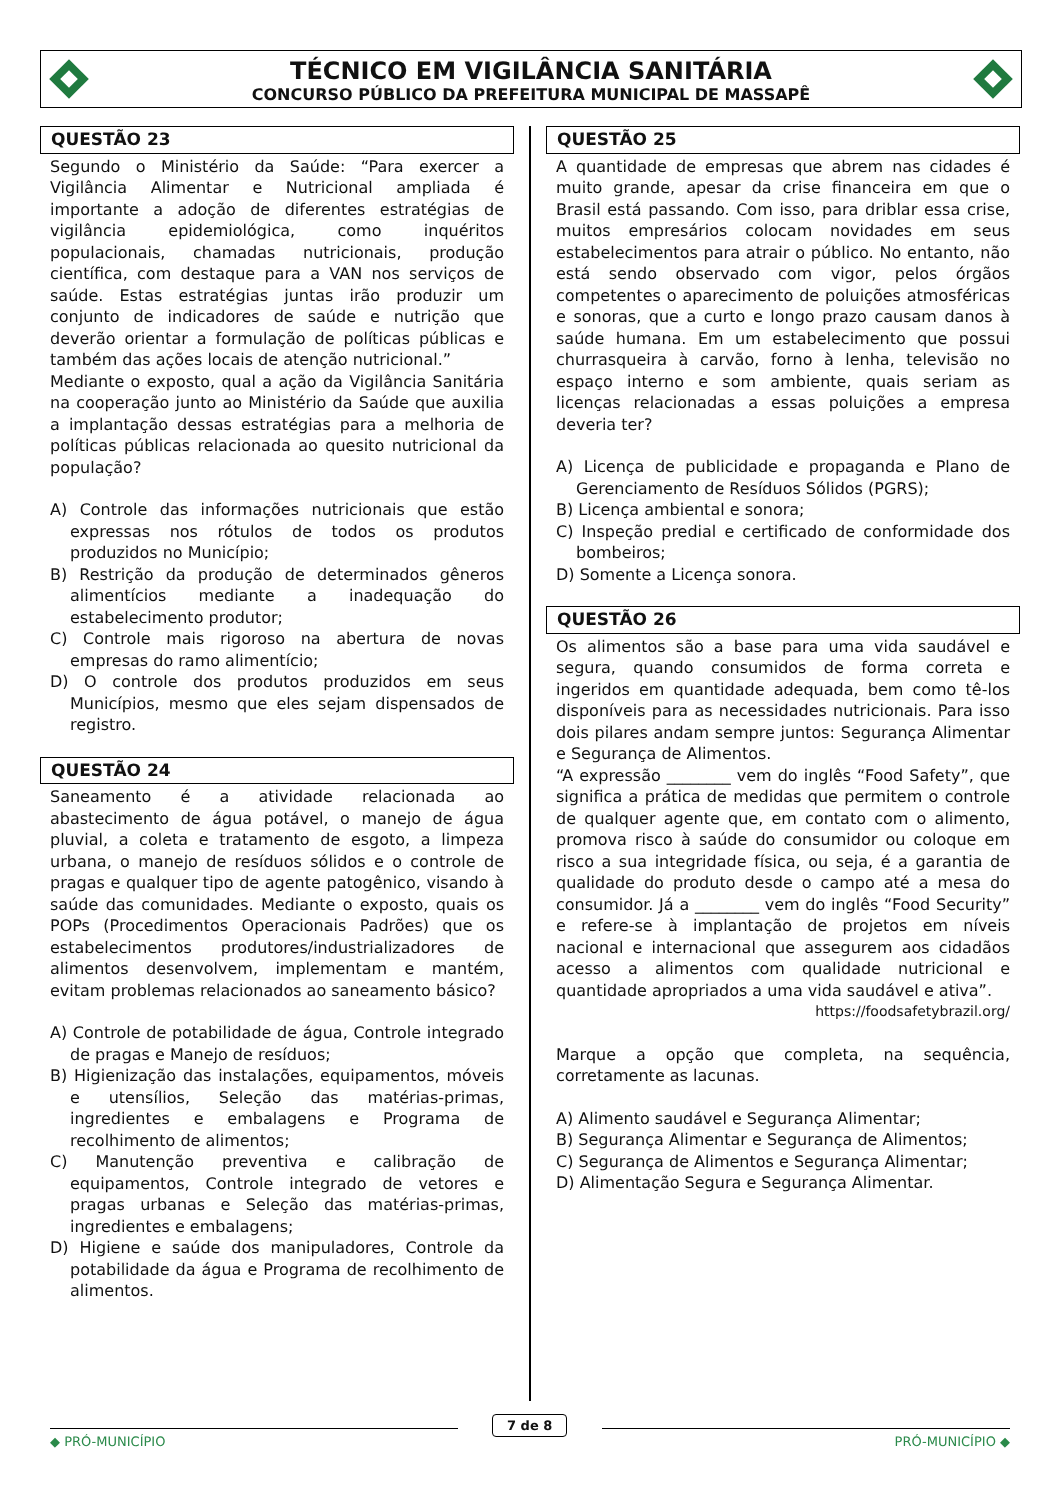TÉCNICO EM VIGILÂNCIA SANITÁRIA
CONCURSO PÚBLICO DA PREFEITURA MUNICIPAL DE MASSAPÊ
QUESTÃO 23
Segundo o Ministério da Saúde: “Para exercer a Vigilância Alimentar e Nutricional ampliada é importante a adoção de diferentes estratégias de vigilância epidemiológica, como inquéritos populacionais, chamadas nutricionais, produção científica, com destaque para a VAN nos serviços de saúde. Estas estratégias juntas irão produzir um conjunto de indicadores de saúde e nutrição que deverão orientar a formulação de políticas públicas e também das ações locais de atenção nutricional.”
Mediante o exposto, qual a ação da Vigilância Sanitária na cooperação junto ao Ministério da Saúde que auxilia a implantação dessas estratégias para a melhoria de políticas públicas relacionada ao quesito nutricional da população?
A) Controle das informações nutricionais que estão expressas nos rótulos de todos os produtos produzidos no Município;
B) Restrição da produção de determinados gêneros alimentícios mediante a inadequação do estabelecimento produtor;
C) Controle mais rigoroso na abertura de novas empresas do ramo alimentício;
D) O controle dos produtos produzidos em seus Municípios, mesmo que eles sejam dispensados de registro.
QUESTÃO 24
Saneamento é a atividade relacionada ao abastecimento de água potável, o manejo de água pluvial, a coleta e tratamento de esgoto, a limpeza urbana, o manejo de resíduos sólidos e o controle de pragas e qualquer tipo de agente patogênico, visando à saúde das comunidades. Mediante o exposto, quais os POPs (Procedimentos Operacionais Padrões) que os estabelecimentos produtores/industrializadores de alimentos desenvolvem, implementam e mantém, evitam problemas relacionados ao saneamento básico?
A) Controle de potabilidade de água, Controle integrado de pragas e Manejo de resíduos;
B) Higienização das instalações, equipamentos, móveis e utensílios, Seleção das matérias-primas, ingredientes e embalagens e Programa de recolhimento de alimentos;
C) Manutenção preventiva e calibração de equipamentos, Controle integrado de vetores e pragas urbanas e Seleção das matérias-primas, ingredientes e embalagens;
D) Higiene e saúde dos manipuladores, Controle da potabilidade da água e Programa de recolhimento de alimentos.
QUESTÃO 25
A quantidade de empresas que abrem nas cidades é muito grande, apesar da crise financeira em que o Brasil está passando. Com isso, para driblar essa crise, muitos empresários colocam novidades em seus estabelecimentos para atrair o público. No entanto, não está sendo observado com vigor, pelos órgãos competentes o aparecimento de poluições atmosféricas e sonoras, que a curto e longo prazo causam danos à saúde humana. Em um estabelecimento que possui churrasqueira à carvão, forno à lenha, televisão no espaço interno e som ambiente, quais seriam as licenças relacionadas a essas poluições a empresa deveria ter?
A) Licença de publicidade e propaganda e Plano de Gerenciamento de Resíduos Sólidos (PGRS);
B) Licença ambiental e sonora;
C) Inspeção predial e certificado de conformidade dos bombeiros;
D) Somente a Licença sonora.
QUESTÃO 26
Os alimentos são a base para uma vida saudável e segura, quando consumidos de forma correta e ingeridos em quantidade adequada, bem como tê-los disponíveis para as necessidades nutricionais. Para isso dois pilares andam sempre juntos: Segurança Alimentar e Segurança de Alimentos.
“A expressão ________ vem do inglês “Food Safety”, que significa a prática de medidas que permitem o controle de qualquer agente que, em contato com o alimento, promova risco à saúde do consumidor ou coloque em risco a sua integridade física, ou seja, é a garantia de qualidade do produto desde o campo até a mesa do consumidor. Já a ________ vem do inglês “Food Security” e refere-se à implantação de projetos em níveis nacional e internacional que assegurem aos cidadãos acesso a alimentos com qualidade nutricional e quantidade apropriados a uma vida saudável e ativa”.
https://foodsafetybrazil.org/
Marque a opção que completa, na sequência, corretamente as lacunas.
A) Alimento saudável e Segurança Alimentar;
B) Segurança Alimentar e Segurança de Alimentos;
C) Segurança de Alimentos e Segurança Alimentar;
D) Alimentação Segura e Segurança Alimentar.
7 de 8
◆ PRÓ-MUNICÍPIO PRÓ-MUNICÍPIO ◆